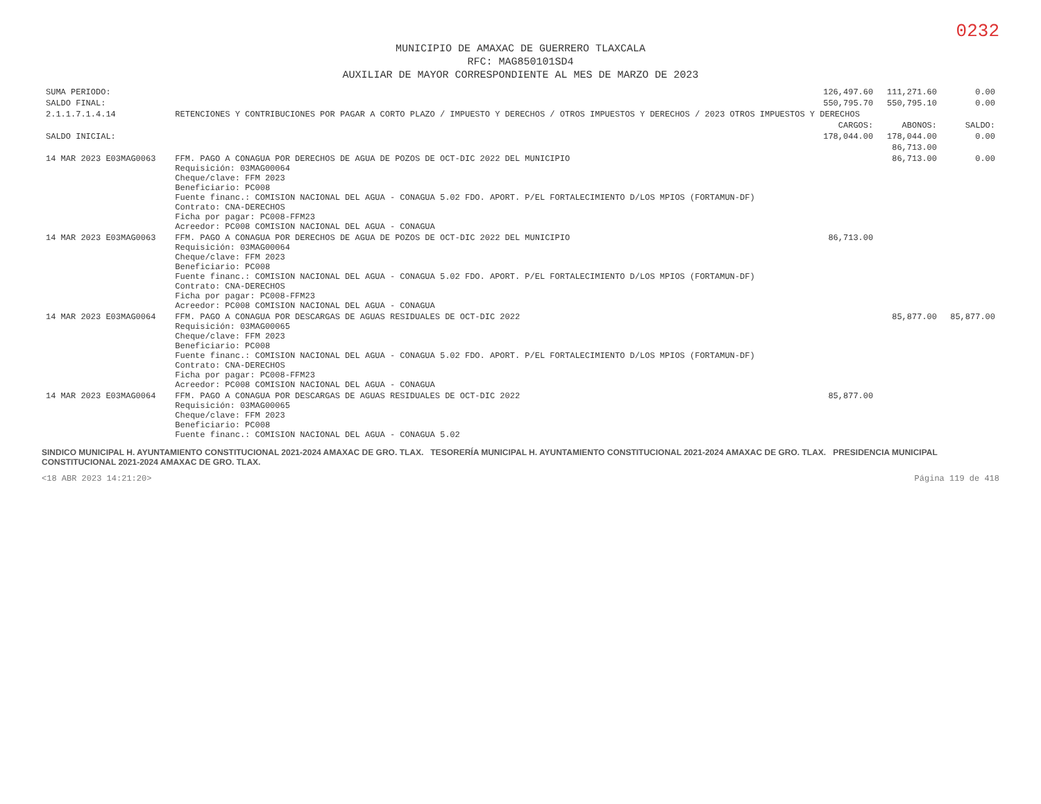0232
MUNICIPIO DE AMAXAC DE GUERRERO TLAXCALA
RFC: MAG850101SD4
AUXILIAR DE MAYOR CORRESPONDIENTE AL MES DE MARZO DE 2023
| SUMA PERIODO: | | 126,497.60 | 111,271.60 | 0.00 |
| SALDO FINAL: | | 550,795.70 | 550,795.10 | 0.00 |
| 2.1.1.7.1.4.14 | RETENCIONES Y CONTRIBUCIONES POR PAGAR A CORTO PLAZO / IMPUESTO Y DERECHOS / OTROS IMPUESTOS Y DERECHOS / 2023 OTROS IMPUESTOS Y DERECHOS | | | |
| | | CARGOS: | ABONOS: | SALDO: |
| SALDO INICIAL: | | 178,044.00 | 178,044.00 | 0.00 |
| | | | 86,713.00 | |
| 14 MAR 2023 E03MAG0063 | FFM. PAGO A CONAGUA POR DERECHOS DE AGUA DE POZOS DE OCT-DIC 2022 DEL MUNICIPIO Requisición: 03MAG00064 Cheque/clave: FFM 2023 Beneficiario: PC008 Fuente financ.: COMISION NACIONAL DEL AGUA - CONAGUA 5.02 FDO. APORT. P/EL FORTALECIMIENTO D/LOS MPIOS (FORTAMUN-DF) Contrato: CNA-DERECHOS Ficha por pagar: PC008-FFM23 Acreedor: PC008 COMISION NACIONAL DEL AGUA - CONAGUA | | 86,713.00 | 0.00 |
| 14 MAR 2023 E03MAG0063 | FFM. PAGO A CONAGUA POR DERECHOS DE AGUA DE POZOS DE OCT-DIC 2022 DEL MUNICIPIO Requisición: 03MAG00064 Cheque/clave: FFM 2023 Beneficiario: PC008 Fuente financ.: COMISION NACIONAL DEL AGUA - CONAGUA 5.02 FDO. APORT. P/EL FORTALECIMIENTO D/LOS MPIOS (FORTAMUN-DF) Contrato: CNA-DERECHOS Ficha por pagar: PC008-FFM23 Acreedor: PC008 COMISION NACIONAL DEL AGUA - CONAGUA | 86,713.00 | | |
| 14 MAR 2023 E03MAG0064 | FFM. PAGO A CONAGUA POR DESCARGAS DE AGUAS RESIDUALES DE OCT-DIC 2022 Requisición: 03MAG00065 Cheque/clave: FFM 2023 Beneficiario: PC008 Fuente financ.: COMISION NACIONAL DEL AGUA - CONAGUA 5.02 FDO. APORT. P/EL FORTALECIMIENTO D/LOS MPIOS (FORTAMUN-DF) Contrato: CNA-DERECHOS Ficha por pagar: PC008-FFM23 Acreedor: PC008 COMISION NACIONAL DEL AGUA - CONAGUA | | 85,877.00 | 85,877.00 |
| 14 MAR 2023 E03MAG0064 | FFM. PAGO A CONAGUA POR DESCARGAS DE AGUAS RESIDUALES DE OCT-DIC 2022 Requisición: 03MAG00065 Cheque/clave: FFM 2023 Beneficiario: PC008 Fuente financ.: COMISION NACIONAL DEL AGUA - CONAGUA 5.02 | 85,877.00 | | |
SINDICO MUNICIPAL H. AYUNTAMIENTO CONSTITUCIONAL 2021-2024 AMAXAC DE GRO. TLAX. TESORERÍA MUNICIPAL H. AYUNTAMIENTO CONSTITUCIONAL 2021-2024 AMAXAC DE GRO. TLAX. PRESIDENCIA MUNICIPAL CONSTITUCIONAL 2021-2024 AMAXAC DE GRO. TLAX.
<18 ABR 2023 14:21:20> Página 119 de 418